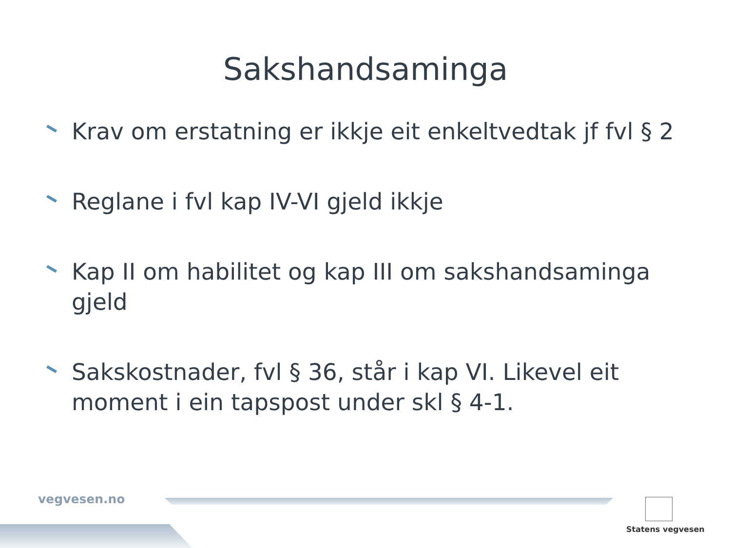Sakshandsaminga
Krav om erstatning er ikkje eit enkeltvedtak jf fvl § 2
Reglane i fvl kap IV-VI gjeld ikkje
Kap II om habilitet og kap III om sakshandsaminga gjeld
Sakskostnader, fvl § 36, står i kap VI. Likevel eit moment i ein tapspost under skl § 4-1.
vegvesen.no
Statens vegvesen